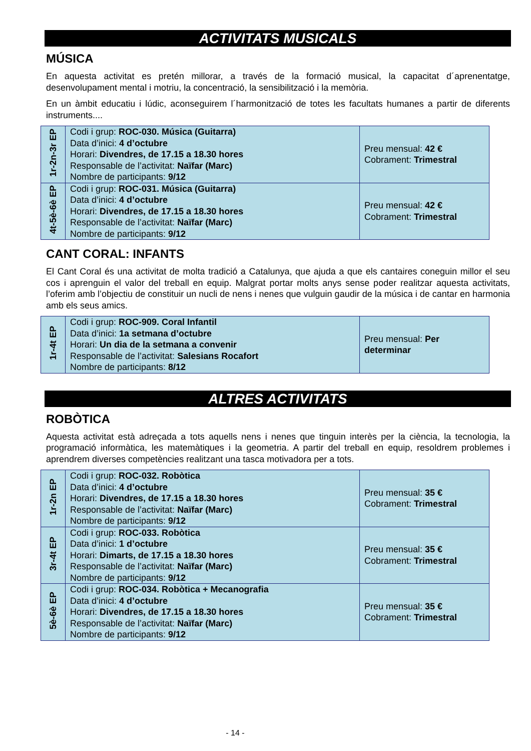ACTIVITATS MUSICALS
MÚSICA
En aquesta activitat es pretén millorar, a través de la formació musical, la capacitat d´aprenentatge, desenvolupament mental i motriu, la concentració, la sensibilització i la memòria.
En un àmbit educatiu i lúdic, aconseguirem l´harmonització de totes les facultats humanes a partir de diferents instruments....
| 1r-2n-3r EP | Codi i grup: ROC-030. Música (Guitarra) Data d’inici: 4 d’octubre Horari: Divendres, de 17.15 a 18.30 hores Responsable de l’activitat: Naïfar (Marc) Nombre de participants: 9/12 | Preu mensual: 42 € Cobrament: Trimestral |
| 4t-5è-6è EP | Codi i grup: ROC-031. Música (Guitarra) Data d’inici: 4 d’octubre Horari: Divendres, de 17.15 a 18.30 hores Responsable de l’activitat: Naïfar (Marc) Nombre de participants: 9/12 | Preu mensual: 42 € Cobrament: Trimestral |
CANT CORAL: INFANTS
El Cant Coral és una activitat de molta tradició a Catalunya, que ajuda a que els cantaires coneguin millor el seu cos i aprenguin el valor del treball en equip. Malgrat portar molts anys sense poder realitzar aquesta activitats, l’oferim amb l’objectiu de constituir un nucli de nens i nenes que vulguin gaudir de la música i de cantar en harmonia amb els seus amics.
| 1r-4t EP | Codi i grup: ROC-909. Coral Infantil Data d’inici: 1a setmana d’octubre Horari: Un dia de la setmana a convenir Responsable de l’activitat: Salesians Rocafort Nombre de participants: 8/12 | Preu mensual: Per determinar |
ALTRES ACTIVITATS
ROBÒTICA
Aquesta activitat està adreçada a tots aquells nens i nenes que tinguin interès per la ciència, la tecnologia, la programació informàtica, les matemàtiques i la geometria. A partir del treball en equip, resoldrem problemes i aprendrem diverses competències realitzant una tasca motivadora per a tots.
| 1r-2n EP | Codi i grup: ROC-032. Robòtica Data d’inici: 4 d’octubre Horari: Divendres, de 17.15 a 18.30 hores Responsable de l’activitat: Naïfar (Marc) Nombre de participants: 9/12 | Preu mensual: 35 € Cobrament: Trimestral |
| 3r-4t EP | Codi i grup: ROC-033. Robòtica Data d’inici: 1 d’octubre Horari: Dimarts, de 17.15 a 18.30 hores Responsable de l’activitat: Naïfar (Marc) Nombre de participants: 9/12 | Preu mensual: 35 € Cobrament: Trimestral |
| 5è-6è EP | Codi i grup: ROC-034. Robòtica + Mecanografia Data d’inici: 4 d’octubre Horari: Divendres, de 17.15 a 18.30 hores Responsable de l’activitat: Naïfar (Marc) Nombre de participants: 9/12 | Preu mensual: 35 € Cobrament: Trimestral |
- 14 -